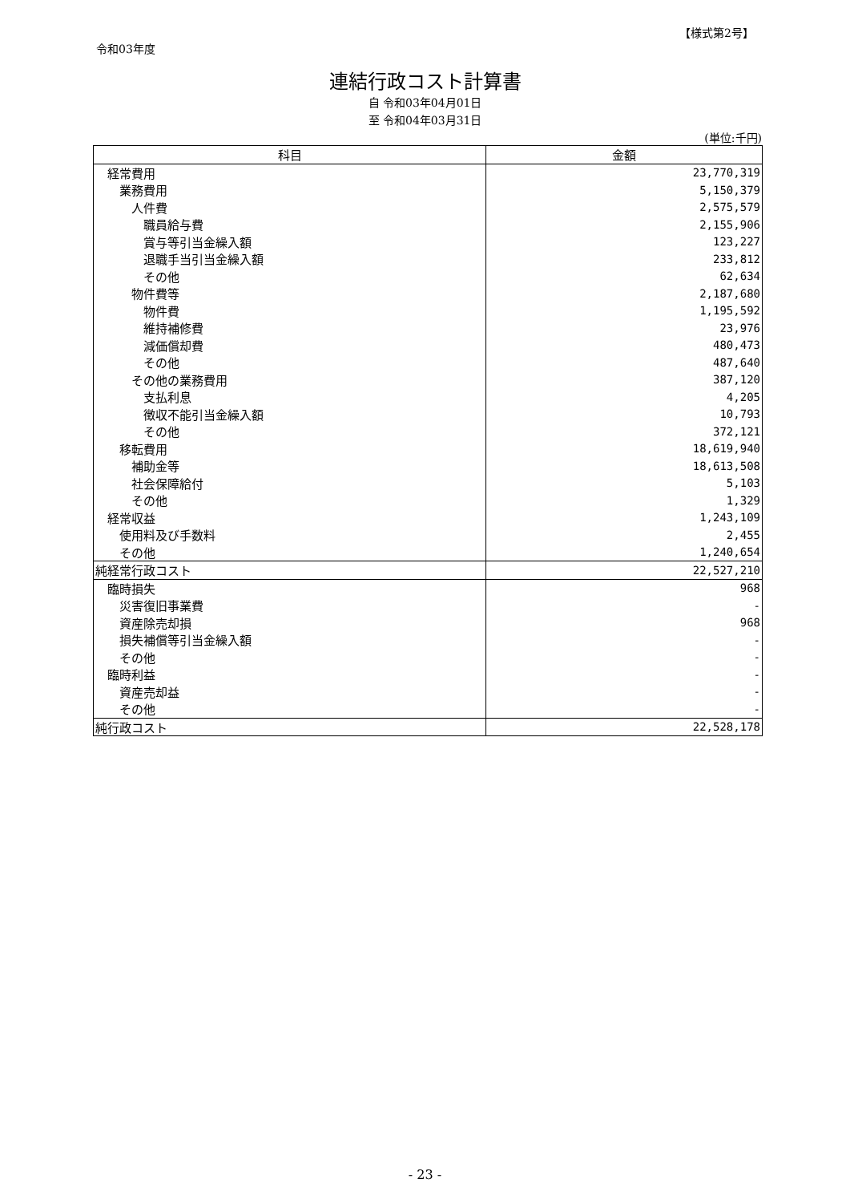【様式第2号】
令和03年度
連結行政コスト計算書
自 令和03年04月01日
至 令和04年03月31日
(単位:千円)
| 科目 | 金額 |
| --- | --- |
| 経常費用 | 23,770,319 |
| 業務費用 | 5,150,379 |
| 人件費 | 2,575,579 |
| 職員給与費 | 2,155,906 |
| 賞与等引当金繰入額 | 123,227 |
| 退職手当引当金繰入額 | 233,812 |
| その他 | 62,634 |
| 物件費等 | 2,187,680 |
| 物件費 | 1,195,592 |
| 維持補修費 | 23,976 |
| 減価償却費 | 480,473 |
| その他 | 487,640 |
| その他の業務費用 | 387,120 |
| 支払利息 | 4,205 |
| 徴収不能引当金繰入額 | 10,793 |
| その他 | 372,121 |
| 移転費用 | 18,619,940 |
| 補助金等 | 18,613,508 |
| 社会保障給付 | 5,103 |
| その他 | 1,329 |
| 経常収益 | 1,243,109 |
| 使用料及び手数料 | 2,455 |
| その他 | 1,240,654 |
| 純経常行政コスト | 22,527,210 |
| 臨時損失 | 968 |
| 災害復旧事業費 | - |
| 資産除売却損 | 968 |
| 損失補償等引当金繰入額 | - |
| その他 | - |
| 臨時利益 | - |
| 資産売却益 | - |
| その他 | - |
| 純行政コスト | 22,528,178 |
- 23 -